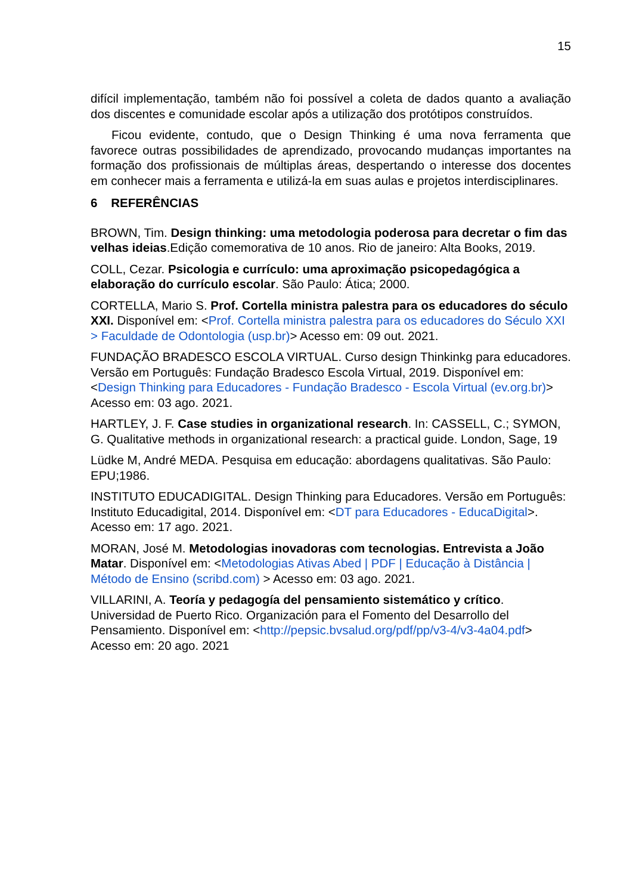15
difícil implementação, também não foi possível a coleta de dados quanto a avaliação dos discentes e comunidade escolar após a utilização dos protótipos construídos.
Ficou evidente, contudo, que o Design Thinking é uma nova ferramenta que favorece outras possibilidades de aprendizado, provocando mudanças importantes na formação dos profissionais de múltiplas áreas, despertando o interesse dos docentes em conhecer mais a ferramenta e utilizá-la em suas aulas e projetos interdisciplinares.
6 REFERÊNCIAS
BROWN, Tim. Design thinking: uma metodologia poderosa para decretar o fim das velhas ideias.Edição comemorativa de 10 anos. Rio de janeiro: Alta Books, 2019.
COLL, Cezar. Psicologia e currículo: uma aproximação psicopedagógica a elaboração do currículo escolar. São Paulo: Ática; 2000.
CORTELLA, Mario S. Prof. Cortella ministra palestra para os educadores do século XXI. Disponível em: <Prof. Cortella ministra palestra para os educadores do Século XXI > Faculdade de Odontologia (usp.br)> Acesso em: 09 out. 2021.
FUNDAÇÃO BRADESCO ESCOLA VIRTUAL. Curso design Thinkinkg para educadores. Versão em Português: Fundação Bradesco Escola Virtual, 2019. Disponível em: <Design Thinking para Educadores - Fundação Bradesco - Escola Virtual (ev.org.br)> Acesso em: 03 ago. 2021.
HARTLEY, J. F. Case studies in organizational research. In: CASSELL, C.; SYMON, G. Qualitative methods in organizational research: a practical guide. London, Sage, 19
Lüdke M, André MEDA. Pesquisa em educação: abordagens qualitativas. São Paulo: EPU;1986.
INSTITUTO EDUCADIGITAL. Design Thinking para Educadores. Versão em Português: Instituto Educadigital, 2014. Disponível em: <DT para Educadores - EducaDigital>. Acesso em: 17 ago. 2021.
MORAN, José M. Metodologias inovadoras com tecnologias. Entrevista a João Matar. Disponível em: <Metodologias Ativas Abed | PDF | Educação à Distância | Método de Ensino (scribd.com) > Acesso em: 03 ago. 2021.
VILLARINI, A. Teoría y pedagogía del pensamiento sistemático y crítico. Universidad de Puerto Rico. Organización para el Fomento del Desarrollo del Pensamiento. Disponível em: <http://pepsic.bvsalud.org/pdf/pp/v3-4/v3-4a04.pdf> Acesso em: 20 ago. 2021